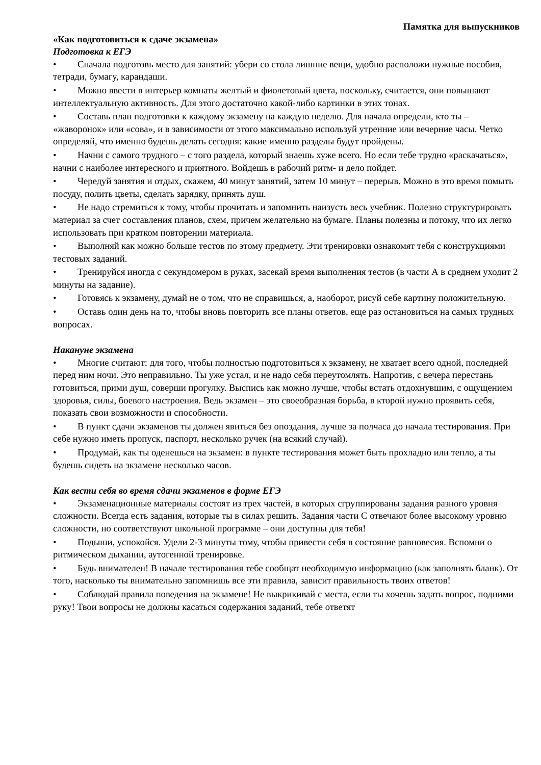Памятка для выпускников
«Как подготовиться к сдаче экзамена»
Подготовка к ЕГЭ
• Сначала подготовь место для занятий: убери со стола лишние вещи, удобно расположи нужные пособия, тетради, бумагу, карандаши.
• Можно ввести в интерьер комнаты желтый и фиолетовый цвета, поскольку, считается, они повышают интеллектуальную активность. Для этого достаточно какой-либо картинки в этих тонах.
• Составь план подготовки к каждому экзамену на каждую неделю. Для начала определи, кто ты – «жаворонок» или «сова», и в зависимости от этого максимально используй утренние или вечерние часы. Четко определяй, что именно будешь делать сегодня: какие именно разделы будут пройдены.
• Начни с самого трудного – с того раздела, который знаешь хуже всего. Но если тебе трудно «раскачаться», начни с наиболее интересного и приятного. Войдешь в рабочий ритм- и дело пойдет.
• Чередуй занятия и отдых, скажем, 40 минут занятий, затем 10 минут – перерыв. Можно в это время помыть посуду, полить цветы, сделать зарядку, принять душ.
• Не надо стремиться к тому, чтобы прочитать и запомнить наизусть весь учебник. Полезно структурировать материал за счет составления планов, схем, причем желательно на бумаге. Планы полезны и потому, что их легко использовать при кратком повторении материала.
• Выполняй как можно больше тестов по этому предмету. Эти тренировки ознакомят тебя с конструкциями тестовых заданий.
• Тренируйся иногда с секундомером в руках, засекай время выполнения тестов (в части А в среднем уходит 2 минуты на задание).
• Готовясь к экзамену, думай не о том, что не справишься, а, наоборот, рисуй себе картину положительную.
• Оставь один день на то, чтобы вновь повторить все планы ответов, еще раз остановиться на самых трудных вопросах.
Накануне экзамена
• Многие считают: для того, чтобы полностью подготовиться к экзамену, не хватает всего одной, последней перед ним ночи. Это неправильно. Ты уже устал, и не надо себя переутомлять. Напротив, с вечера перестань готовиться, прими душ, соверши прогулку. Выспись как можно лучше, чтобы встать отдохнувшим, с ощущением здоровья, силы, боевого настроения. Ведь экзамен – это своеобразная борьба, в кторой нужно проявить себя, показать свои возможности и способности.
• В пункт сдачи экзаменов ты должен явиться без опоздания, лучше за полчаса до начала тестирования. При себе нужно иметь пропуск, паспорт, несколько ручек (на всякий случай).
• Продумай, как ты оденешься на экзамен: в пункте тестирования может быть прохладно или тепло, а ты будешь сидеть на экзамене несколько часов.
Как вести себя во время сдачи экзаменов в форме ЕГЭ
• Экзаменационные материалы состоят из трех частей, в которых сгруппированы задания разного уровня сложности. Всегда есть задания, которые ты в силах решить. Задания части С отвечают более высокому уровню сложности, но соответствуют школьной программе – они доступны для тебя!
• Подыши, успокойся. Удели 2-3 минуты тому, чтобы привести себя в состояние равновесия. Вспомни о ритмическом дыхании, аутогенной тренировке.
• Будь внимателен! В начале тестирования тебе сообщат необходимую информацию (как заполнять бланк). От того, насколько ты внимательно запомнишь все эти правила, зависит правильность твоих ответов!
• Соблюдай правила поведения на экзамене! Не выкрикивай с места, если ты хочешь задать вопрос, подними руку! Твои вопросы не должны касаться содержания заданий, тебе ответят